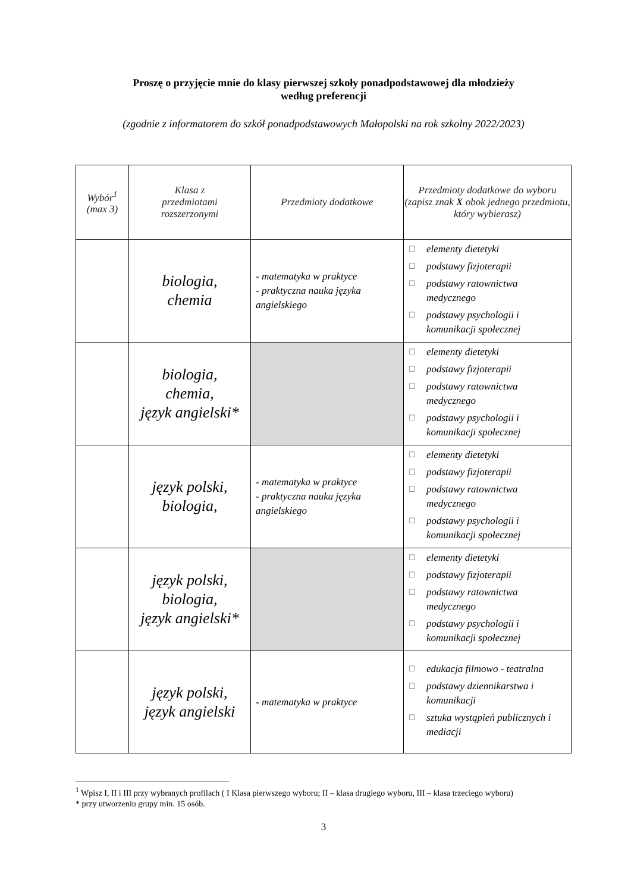Proszę o przyjęcie mnie do klasy pierwszej szkoły ponadpodstawowej dla młodzieży
według preferencji
(zgodnie z informatorem do szkół ponadpodstawowych Małopolski na rok szkolny 2022/2023)
| Wybór<sup>1</sup> (max 3) | Klasa z przedmiotami rozszerzonymi | Przedmioty dodatkowe | Przedmioty dodatkowe do wyboru (zapisz znak X obok jednego przedmiotu, który wybierasz) |
| --- | --- | --- | --- |
| | biologia, chemia | - matematyka w praktyce - praktyczna nauka języka angielskiego | ☐ elementy dietetyki ☐ podstawy fizjoterapii ☐ podstawy ratownictwa medycznego ☐ podstawy psychologii i komunikacji społecznej |
| | biologia, chemia, język angielski* | | ☐ elementy dietetyki ☐ podstawy fizjoterapii ☐ podstawy ratownictwa medycznego ☐ podstawy psychologii i komunikacji społecznej |
| | język polski, biologia, | - matematyka w praktyce - praktyczna nauka języka angielskiego | ☐ elementy dietetyki ☐ podstawy fizjoterapii ☐ podstawy ratownictwa medycznego ☐ podstawy psychologii i komunikacji społecznej |
| | język polski, biologia, język angielski* | | ☐ elementy dietetyki ☐ podstawy fizjoterapii ☐ podstawy ratownictwa medycznego ☐ podstawy psychologii i komunikacji społecznej |
| | język polski, język angielski | - matematyka w praktyce | ☐ edukacja filmowo - teatralna ☐ podstawy dziennikarstwa i komunikacji ☐ sztuka wystąpień publicznych i mediacji |
<sup>1</sup> Wpisz I, II i III przy wybranych profilach ( I Klasa pierwszego wyboru; II – klasa drugiego wyboru, III – klasa trzeciego wyboru)
* przy utworzeniu grupy min. 15 osób.
3